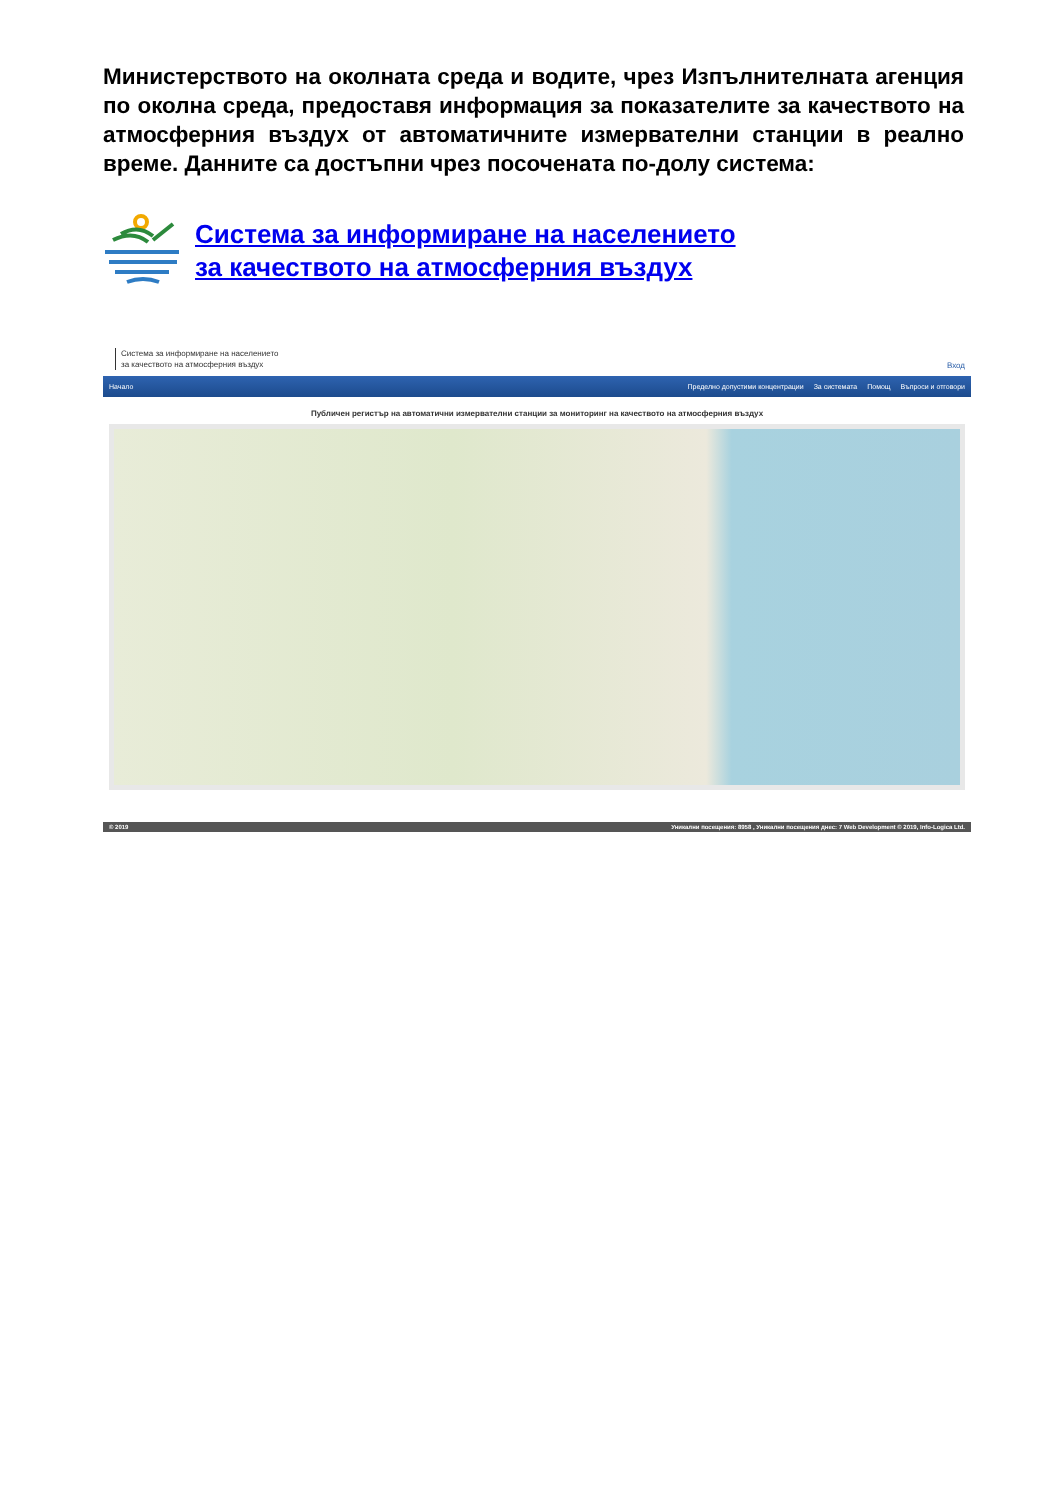Министерството на околната среда и водите, чрез Изпълнителната агенция по околна среда, предоставя информация за показателите за качеството на атмосферния въздух от автоматичните измервателни станции в реално време. Данните са достъпни чрез посочената по-долу система:
Система за информиране на населението
за качеството на атмосферния въздух
Система за информиране на населението
за качеството на атмосферния въздух
Вход
Начало Пределно допустими концентрации За системата Помощ Въпроси и отговори
Публичен регистър на автоматични измервателни станции за мониторинг на качеството на атмосферния въздух
© 2019 Уникални посещения: 8958 , Уникални посещения днес: 7 Web Development © 2019, Info-Logica Ltd.